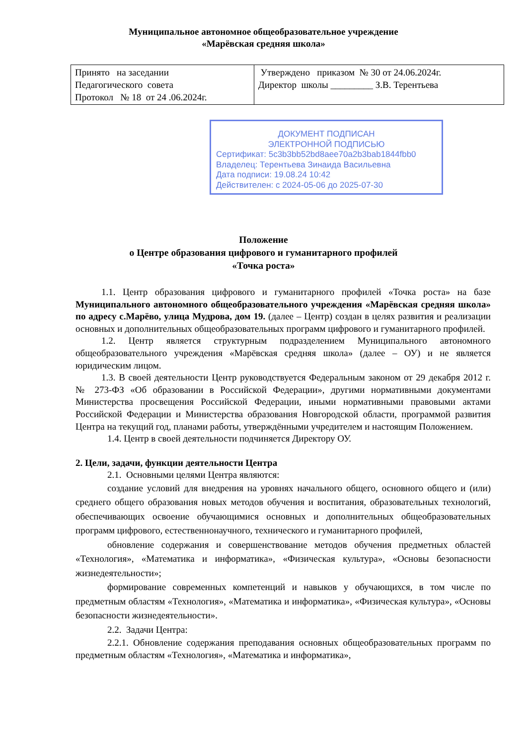Муниципальное автономное общеобразовательное учреждение
«Марёвская средняя школа»
| Принято на заседании Педагогического совета Протокол № 18 от 24 .06.2024г. | Утверждено приказом № 30 от 24.06.2024г. Директор школы _________ З.В. Терентьева |
ДОКУМЕНТ ПОДПИСАН
ЭЛЕКТРОННОЙ ПОДПИСЬЮ
Сертификат: 5c3b3bb52bd8aee70a2b3bab1844fbb0
Владелец: Терентьева Зинаида Васильевна
Дата подписи: 19.08.24 10:42
Действителен: с 2024-05-06 до 2025-07-30
Положение
о Центре образования цифрового и гуманитарного профилей
«Точка роста»
1.1. Центр образования цифрового и гуманитарного профилей «Точка роста» на базе Муниципального автономного общеобразовательного учреждения «Марёвская средняя школа» по адресу с.Марёво, улица Мудрова, дом 19. (далее – Центр) создан в целях развития и реализации основных и дополнительных общеобразовательных программ цифрового и гуманитарного профилей.
1.2. Центр является структурным подразделением Муниципального автономного общеобразовательного учреждения «Марёвская средняя школа» (далее – ОУ) и не является юридическим лицом.
1.3. В своей деятельности Центр руководствуется Федеральным законом от 29 декабря 2012 г. № 273-ФЗ «Об образовании в Российской Федерации», другими нормативными документами Министерства просвещения Российской Федерации, иными нормативными правовыми актами Российской Федерации и Министерства образования Новгородской области, программой развития Центра на текущий год, планами работы, утверждёнными учредителем и настоящим Положением.
1.4. Центр в своей деятельности подчиняется Директору ОУ.
2. Цели, задачи, функции деятельности Центра
2.1. Основными целями Центра являются:
создание условий для внедрения на уровнях начального общего, основного общего и (или) среднего общего образования новых методов обучения и воспитания, образовательных технологий, обеспечивающих освоение обучающимися основных и дополнительных общеобразовательных программ цифрового, естественнонаучного, технического и гуманитарного профилей,
обновление содержания и совершенствование методов обучения предметных областей «Технология», «Математика и информатика», «Физическая культура», «Основы безопасности жизнедеятельности»;
формирование современных компетенций и навыков у обучающихся, в том числе по предметным областям «Технология», «Математика и информатика», «Физическая культура», «Основы безопасности жизнедеятельности».
2.2. Задачи Центра:
2.2.1. Обновление содержания преподавания основных общеобразовательных программ по предметным областям «Технология», «Математика и информатика»,